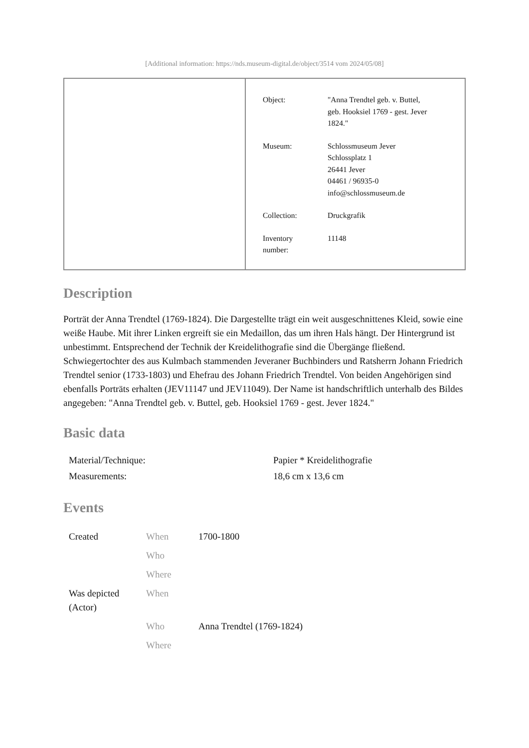[Additional information: https://nds.museum-digital.de/object/3514 vom 2024/05/08]
| Object: | "Anna Trendtel geb. v. Buttel, geb. Hooksiel 1769 - gest. Jever 1824." |
| Museum: | Schlossmuseum Jever Schlossplatz 1 26441 Jever 04461 / 96935-0 info@schlossmuseum.de |
| Collection: | Druckgrafik |
| Inventory number: | 11148 |
Description
Porträt der Anna Trendtel (1769-1824). Die Dargestellte trägt ein weit ausgeschnittenes Kleid, sowie eine weiße Haube. Mit ihrer Linken ergreift sie ein Medaillon, das um ihren Hals hängt. Der Hintergrund ist unbestimmt. Entsprechend der Technik der Kreidelithografie sind die Übergänge fließend. Schwiegertochter des aus Kulmbach stammenden Jeveraner Buchbinders und Ratsherrn Johann Friedrich Trendtel senior (1733-1803) und Ehefrau des Johann Friedrich Trendtel. Von beiden Angehörigen sind ebenfalls Porträts erhalten (JEV11147 und JEV11049). Der Name ist handschriftlich unterhalb des Bildes angegeben: "Anna Trendtel geb. v. Buttel, geb. Hooksiel 1769 - gest. Jever 1824."
Basic data
| Material/Technique: | Papier * Kreidelithografie |
| Measurements: | 18,6 cm x 13,6 cm |
Events
| Created | When | 1700-1800 |
| | Who | |
| | Where | |
| Was depicted (Actor) | When | |
| | Who | Anna Trendtel (1769-1824) |
| | Where | |